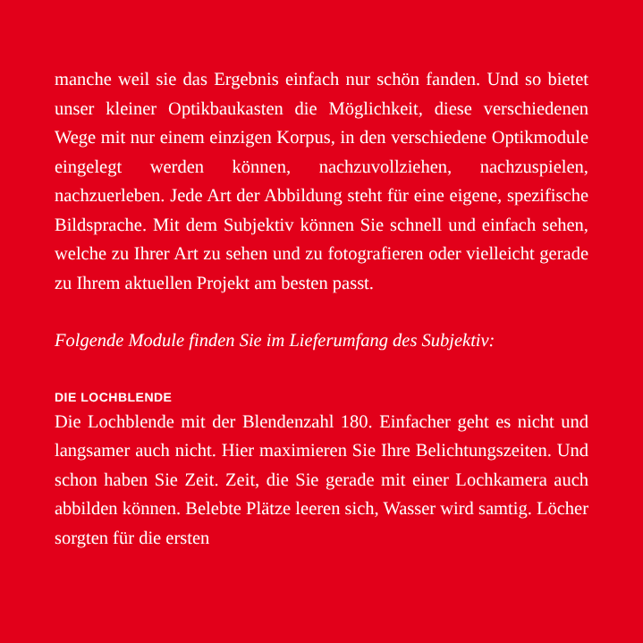manche weil sie das Ergebnis einfach nur schön fanden. Und so bietet unser kleiner Optikbaukasten die Möglichkeit, diese verschiedenen Wege mit nur einem einzigen Korpus, in den verschiedene Optikmodule eingelegt werden können, nachzuvollziehen, nachzuspielen, nachzuerleben. Jede Art der Abbildung steht für eine eigene, spezifische Bildsprache. Mit dem Subjektiv können Sie schnell und einfach sehen, welche zu Ihrer Art zu sehen und zu fotografieren oder vielleicht gerade zu Ihrem aktuellen Projekt am besten passt.
Folgende Module finden Sie im Lieferumfang des Subjektiv:
DIE LOCHBLENDE
Die Lochblende mit der Blendenzahl 180. Einfacher geht es nicht und langsamer auch nicht. Hier maximieren Sie Ihre Belichtungszeiten. Und schon haben Sie Zeit. Zeit, die Sie gerade mit einer Lochkamera auch abbilden können. Belebte Plätze leeren sich, Wasser wird samtig. Löcher sorgten für die ersten